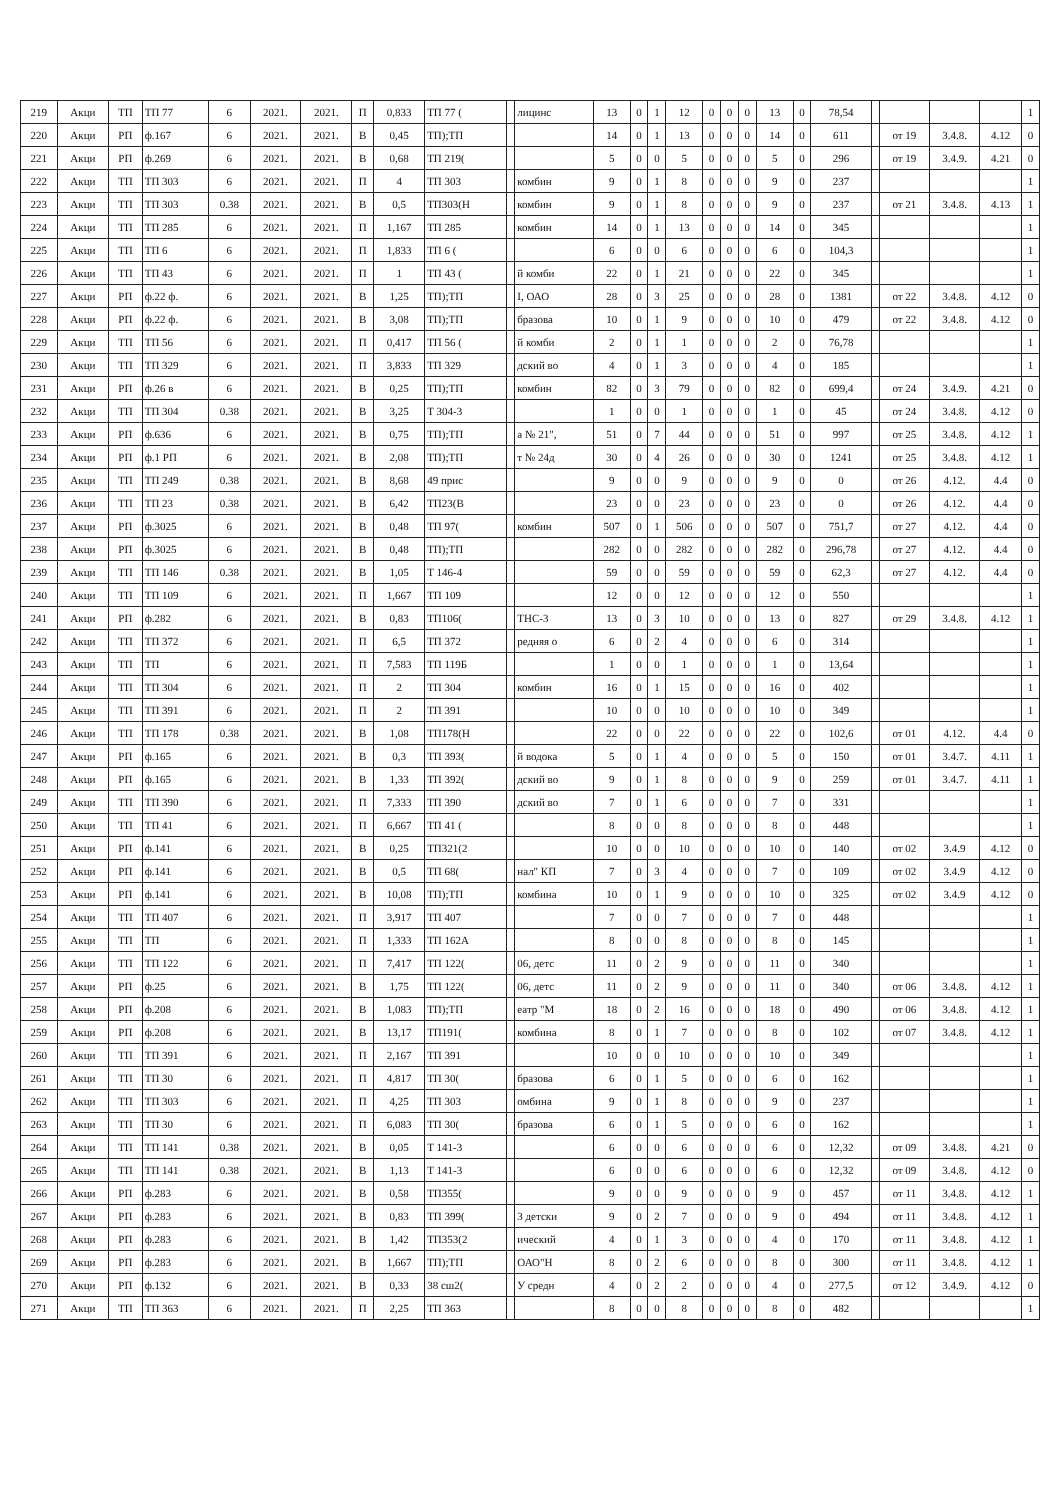| 219 | Акци | ТП | ТП 77 | 6 | 2021. | 2021. | П | 0,833 | ТП 77 ( | | лицинс | 13 | 0 | 1 | 12 | 0 | 0 | 0 | 13 | 0 | 78,54 | | | | | 1 |
| 220 | Акци | РП | ф.167 | 6 | 2021. | 2021. | В | 0,45 | ТП);ТП | | | 14 | 0 | 1 | 13 | 0 | 0 | 0 | 14 | 0 | 611 | | от 19 | 3.4.8. | 4.12 | 0 |
| 221 | Акци | РП | ф.269 | 6 | 2021. | 2021. | В | 0,68 | ТП 219( | | | 5 | 0 | 0 | 5 | 0 | 0 | 0 | 5 | 0 | 296 | | от 19 | 3.4.9. | 4.21 | 0 |
| 222 | Акци | ТП | ТП 303 | 6 | 2021. | 2021. | П | 4 | ТП 303 | | комбин | 9 | 0 | 1 | 8 | 0 | 0 | 0 | 9 | 0 | 237 | | | | | 1 |
| 223 | Акци | ТП | ТП 303 | 0.38 | 2021. | 2021. | В | 0,5 | ТП303(Н | | комбин | 9 | 0 | 1 | 8 | 0 | 0 | 0 | 9 | 0 | 237 | | от 21 | 3.4.8. | 4.13 | 1 |
| 224 | Акци | ТП | ТП 285 | 6 | 2021. | 2021. | П | 1,167 | ТП 285 | | комбин | 14 | 0 | 1 | 13 | 0 | 0 | 0 | 14 | 0 | 345 | | | | | 1 |
| 225 | Акци | ТП | ТП 6 | 6 | 2021. | 2021. | П | 1,833 | ТП 6 ( | | | 6 | 0 | 0 | 6 | 0 | 0 | 0 | 6 | 0 | 104,3 | | | | | 1 |
| 226 | Акци | ТП | ТП 43 | 6 | 2021. | 2021. | П | 1 | ТП 43 ( | | й комби | 22 | 0 | 1 | 21 | 0 | 0 | 0 | 22 | 0 | 345 | | | | | 1 |
| 227 | Акци | РП | ф.22 ф. | 6 | 2021. | 2021. | В | 1,25 | ТП);ТП | | I, ОАО | 28 | 0 | 3 | 25 | 0 | 0 | 0 | 28 | 0 | 1381 | | от 22 | 3.4.8. | 4.12 | 0 |
| 228 | Акци | РП | ф.22 ф. | 6 | 2021. | 2021. | В | 3,08 | ТП);ТП | | бразова | 10 | 0 | 1 | 9 | 0 | 0 | 0 | 10 | 0 | 479 | | от 22 | 3.4.8. | 4.12 | 0 |
| 229 | Акци | ТП | ТП 56 | 6 | 2021. | 2021. | П | 0,417 | ТП 56 ( | | й комби | 2 | 0 | 1 | 1 | 0 | 0 | 0 | 2 | 0 | 76,78 | | | | | 1 |
| 230 | Акци | ТП | ТП 329 | 6 | 2021. | 2021. | П | 3,833 | ТП 329 | | дский во | 4 | 0 | 1 | 3 | 0 | 0 | 0 | 4 | 0 | 185 | | | | | 1 |
| 231 | Акци | РП | ф.26 в | 6 | 2021. | 2021. | В | 0,25 | ТП);ТП | | комбин | 82 | 0 | 3 | 79 | 0 | 0 | 0 | 82 | 0 | 699,4 | | от 24 | 3.4.9. | 4.21 | 0 |
| 232 | Акци | ТП | ТП 304 | 0.38 | 2021. | 2021. | В | 3,25 | Т 304-3 | | | 1 | 0 | 0 | 1 | 0 | 0 | 0 | 1 | 0 | 45 | | от 24 | 3.4.8. | 4.12 | 0 |
| 233 | Акци | РП | ф.636 | 6 | 2021. | 2021. | В | 0,75 | ТП);ТП | | а № 21", | 51 | 0 | 7 | 44 | 0 | 0 | 0 | 51 | 0 | 997 | | от 25 | 3.4.8. | 4.12 | 1 |
| 234 | Акци | РП | ф.1 РП | 6 | 2021. | 2021. | В | 2,08 | ТП);ТП | | т № 24д | 30 | 0 | 4 | 26 | 0 | 0 | 0 | 30 | 0 | 1241 | | от 25 | 3.4.8. | 4.12 | 1 |
| 235 | Акци | ТП | ТП 249 | 0.38 | 2021. | 2021. | В | 8,68 | 49 прис | | | 9 | 0 | 0 | 9 | 0 | 0 | 0 | 9 | 0 | 0 | | от 26 | 4.12. | 4.4 | 0 |
| 236 | Акци | ТП | ТП 23 | 0.38 | 2021. | 2021. | В | 6,42 | ТП23(В | | | 23 | 0 | 0 | 23 | 0 | 0 | 0 | 23 | 0 | 0 | | от 26 | 4.12. | 4.4 | 0 |
| 237 | Акци | РП | ф.3025 | 6 | 2021. | 2021. | В | 0,48 | ТП 97( | | комбин | 507 | 0 | 1 | 506 | 0 | 0 | 0 | 507 | 0 | 751,7 | | от 27 | 4.12. | 4.4 | 0 |
| 238 | Акци | РП | ф.3025 | 6 | 2021. | 2021. | В | 0,48 | ТП);ТП | | | 282 | 0 | 0 | 282 | 0 | 0 | 0 | 282 | 0 | 296,78 | | от 27 | 4.12. | 4.4 | 0 |
| 239 | Акци | ТП | ТП 146 | 0.38 | 2021. | 2021. | В | 1,05 | Т 146-4 | | | 59 | 0 | 0 | 59 | 0 | 0 | 0 | 59 | 0 | 62,3 | | от 27 | 4.12. | 4.4 | 0 |
| 240 | Акци | ТП | ТП 109 | 6 | 2021. | 2021. | П | 1,667 | ТП 109 | | | 12 | 0 | 0 | 12 | 0 | 0 | 0 | 12 | 0 | 550 | | | | | 1 |
| 241 | Акци | РП | ф.282 | 6 | 2021. | 2021. | В | 0,83 | ТП106( | | ТНС-3 | 13 | 0 | 3 | 10 | 0 | 0 | 0 | 13 | 0 | 827 | | от 29 | 3.4.8. | 4.12 | 1 |
| 242 | Акци | ТП | ТП 372 | 6 | 2021. | 2021. | П | 6,5 | ТП 372 | | редняя о | 6 | 0 | 2 | 4 | 0 | 0 | 0 | 6 | 0 | 314 | | | | | 1 |
| 243 | Акци | ТП | ТП | 6 | 2021. | 2021. | П | 7,583 | ТП 119Б | | | 1 | 0 | 0 | 1 | 0 | 0 | 0 | 1 | 0 | 13,64 | | | | | 1 |
| 244 | Акци | ТП | ТП 304 | 6 | 2021. | 2021. | П | 2 | ТП 304 | | комбин | 16 | 0 | 1 | 15 | 0 | 0 | 0 | 16 | 0 | 402 | | | | | 1 |
| 245 | Акци | ТП | ТП 391 | 6 | 2021. | 2021. | П | 2 | ТП 391 | | | 10 | 0 | 0 | 10 | 0 | 0 | 0 | 10 | 0 | 349 | | | | | 1 |
| 246 | Акци | ТП | ТП 178 | 0.38 | 2021. | 2021. | В | 1,08 | ТП178(Н | | | 22 | 0 | 0 | 22 | 0 | 0 | 0 | 22 | 0 | 102,6 | | от 01 | 4.12. | 4.4 | 0 |
| 247 | Акци | РП | ф.165 | 6 | 2021. | 2021. | В | 0,3 | ТП 393( | | й водока | 5 | 0 | 1 | 4 | 0 | 0 | 0 | 5 | 0 | 150 | | от 01 | 3.4.7. | 4.11 | 1 |
| 248 | Акци | РП | ф.165 | 6 | 2021. | 2021. | В | 1,33 | ТП 392( | | дский во | 9 | 0 | 1 | 8 | 0 | 0 | 0 | 9 | 0 | 259 | | от 01 | 3.4.7. | 4.11 | 1 |
| 249 | Акци | ТП | ТП 390 | 6 | 2021. | 2021. | П | 7,333 | ТП 390 | | дский во | 7 | 0 | 1 | 6 | 0 | 0 | 0 | 7 | 0 | 331 | | | | | 1 |
| 250 | Акци | ТП | ТП 41 | 6 | 2021. | 2021. | П | 6,667 | ТП 41 ( | | | 8 | 0 | 0 | 8 | 0 | 0 | 0 | 8 | 0 | 448 | | | | | 1 |
| 251 | Акци | РП | ф.141 | 6 | 2021. | 2021. | В | 0,25 | ТП321(2 | | | 10 | 0 | 0 | 10 | 0 | 0 | 0 | 10 | 0 | 140 | | от 02 | 3.4.9 | 4.12 | 0 |
| 252 | Акци | РП | ф.141 | 6 | 2021. | 2021. | В | 0,5 | ТП 68( | | нал" КП | 7 | 0 | 3 | 4 | 0 | 0 | 0 | 7 | 0 | 109 | | от 02 | 3.4.9 | 4.12 | 0 |
| 253 | Акци | РП | ф.141 | 6 | 2021. | 2021. | В | 10,08 | ТП);ТП | | комбина | 10 | 0 | 1 | 9 | 0 | 0 | 0 | 10 | 0 | 325 | | от 02 | 3.4.9 | 4.12 | 0 |
| 254 | Акци | ТП | ТП 407 | 6 | 2021. | 2021. | П | 3,917 | ТП 407 | | | 7 | 0 | 0 | 7 | 0 | 0 | 0 | 7 | 0 | 448 | | | | | 1 |
| 255 | Акци | ТП | ТП | 6 | 2021. | 2021. | П | 1,333 | ТП 162А | | | 8 | 0 | 0 | 8 | 0 | 0 | 0 | 8 | 0 | 145 | | | | | 1 |
| 256 | Акци | ТП | ТП 122 | 6 | 2021. | 2021. | П | 7,417 | ТП 122( | | 06, детс | 11 | 0 | 2 | 9 | 0 | 0 | 0 | 11 | 0 | 340 | | | | | 1 |
| 257 | Акци | РП | ф.25 | 6 | 2021. | 2021. | В | 1,75 | ТП 122( | | 06, детс | 11 | 0 | 2 | 9 | 0 | 0 | 0 | 11 | 0 | 340 | | от 06 | 3.4.8. | 4.12 | 1 |
| 258 | Акци | РП | ф.208 | 6 | 2021. | 2021. | В | 1,083 | ТП);ТП | | еатр "М | 18 | 0 | 2 | 16 | 0 | 0 | 0 | 18 | 0 | 490 | | от 06 | 3.4.8. | 4.12 | 1 |
| 259 | Акци | РП | ф.208 | 6 | 2021. | 2021. | В | 13,17 | ТП191( | | комбина | 8 | 0 | 1 | 7 | 0 | 0 | 0 | 8 | 0 | 102 | | от 07 | 3.4.8. | 4.12 | 1 |
| 260 | Акци | ТП | ТП 391 | 6 | 2021. | 2021. | П | 2,167 | ТП 391 | | | 10 | 0 | 0 | 10 | 0 | 0 | 0 | 10 | 0 | 349 | | | | | 1 |
| 261 | Акци | ТП | ТП 30 | 6 | 2021. | 2021. | П | 4,817 | ТП 30( | | бразова | 6 | 0 | 1 | 5 | 0 | 0 | 0 | 6 | 0 | 162 | | | | | 1 |
| 262 | Акци | ТП | ТП 303 | 6 | 2021. | 2021. | П | 4,25 | ТП 303 | | омбина | 9 | 0 | 1 | 8 | 0 | 0 | 0 | 9 | 0 | 237 | | | | | 1 |
| 263 | Акци | ТП | ТП 30 | 6 | 2021. | 2021. | П | 6,083 | ТП 30( | | бразова | 6 | 0 | 1 | 5 | 0 | 0 | 0 | 6 | 0 | 162 | | | | | 1 |
| 264 | Акци | ТП | ТП 141 | 0.38 | 2021. | 2021. | В | 0,05 | Т 141-3 | | | 6 | 0 | 0 | 6 | 0 | 0 | 0 | 6 | 0 | 12,32 | | от 09 | 3.4.8. | 4.21 | 0 |
| 265 | Акци | ТП | ТП 141 | 0.38 | 2021. | 2021. | В | 1,13 | Т 141-3 | | | 6 | 0 | 0 | 6 | 0 | 0 | 0 | 6 | 0 | 12,32 | | от 09 | 3.4.8. | 4.12 | 0 |
| 266 | Акци | РП | ф.283 | 6 | 2021. | 2021. | В | 0,58 | ТП355( | | | 9 | 0 | 0 | 9 | 0 | 0 | 0 | 9 | 0 | 457 | | от 11 | 3.4.8. | 4.12 | 1 |
| 267 | Акци | РП | ф.283 | 6 | 2021. | 2021. | В | 0,83 | ТП 399( | | 3 детски | 9 | 0 | 2 | 7 | 0 | 0 | 0 | 9 | 0 | 494 | | от 11 | 3.4.8. | 4.12 | 1 |
| 268 | Акци | РП | ф.283 | 6 | 2021. | 2021. | В | 1,42 | ТП353(2 | | ический | 4 | 0 | 1 | 3 | 0 | 0 | 0 | 4 | 0 | 170 | | от 11 | 3.4.8. | 4.12 | 1 |
| 269 | Акци | РП | ф.283 | 6 | 2021. | 2021. | В | 1,667 | ТП);ТП | | ОАО"Н | 8 | 0 | 2 | 6 | 0 | 0 | 0 | 8 | 0 | 300 | | от 11 | 3.4.8. | 4.12 | 1 |
| 270 | Акци | РП | ф.132 | 6 | 2021. | 2021. | В | 0,33 | 38 сш2( | | У средн | 4 | 0 | 2 | 2 | 0 | 0 | 0 | 4 | 0 | 277,5 | | от 12 | 3.4.9. | 4.12 | 0 |
| 271 | Акци | ТП | ТП 363 | 6 | 2021. | 2021. | П | 2,25 | ТП 363 | | | 8 | 0 | 0 | 8 | 0 | 0 | 0 | 8 | 0 | 482 | | | | | 1 |